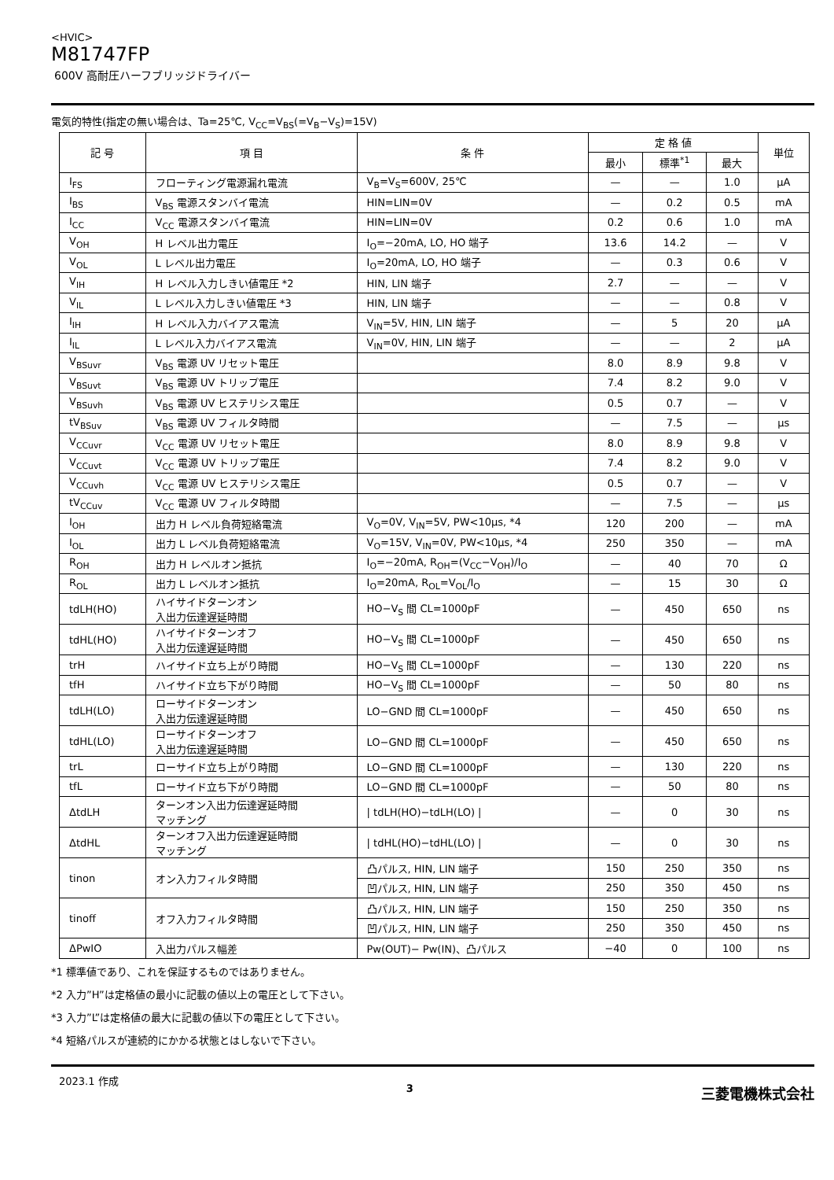<HVIC>
M81747FP
600V 高耐圧ハーフブリッジドライバー
電気的特性(指定の無い場合は、Ta=25℃, V<sub>CC</sub>=V<sub>BS</sub>(=V<sub>B</sub>−V<sub>S</sub>)=15V)
| 記 号 | 項 目 | 条 件 | 定 格 値 | | | 単位 |
| --- | --- | --- | --- | --- | --- | --- |
| | | | 最小 | 標準<sup>*1</sup> | 最大 | |
| I<sub>FS</sub> | フローティング電源漏れ電流 | V<sub>B</sub>=V<sub>S</sub>=600V, 25℃ | — | — | 1.0 | μA |
| I<sub>BS</sub> | V<sub>BS</sub> 電源スタンバイ電流 | HIN=LIN=0V | — | 0.2 | 0.5 | mA |
| I<sub>CC</sub> | V<sub>CC</sub> 電源スタンバイ電流 | HIN=LIN=0V | 0.2 | 0.6 | 1.0 | mA |
| V<sub>OH</sub> | H レベル出力電圧 | I<sub>O</sub>=−20mA, LO, HO 端子 | 13.6 | 14.2 | — | V |
| V<sub>OL</sub> | L レベル出力電圧 | I<sub>O</sub>=20mA, LO, HO 端子 | — | 0.3 | 0.6 | V |
| V<sub>IH</sub> | H レベル入力しきい値電圧 *2 | HIN, LIN 端子 | 2.7 | — | — | V |
| V<sub>IL</sub> | L レベル入力しきい値電圧 *3 | HIN, LIN 端子 | — | — | 0.8 | V |
| I<sub>IH</sub> | H レベル入力バイアス電流 | V<sub>IN</sub>=5V, HIN, LIN 端子 | — | 5 | 20 | μA |
| I<sub>IL</sub> | L レベル入力バイアス電流 | V<sub>IN</sub>=0V, HIN, LIN 端子 | — | — | 2 | μA |
| V<sub>BSuvr</sub> | V<sub>BS</sub> 電源 UV リセット電圧 | | 8.0 | 8.9 | 9.8 | V |
| V<sub>BSuvt</sub> | V<sub>BS</sub> 電源 UV トリップ電圧 | | 7.4 | 8.2 | 9.0 | V |
| V<sub>BSuvh</sub> | V<sub>BS</sub> 電源 UV ヒステリシス電圧 | | 0.5 | 0.7 | — | V |
| tV<sub>BSuv</sub> | V<sub>BS</sub> 電源 UV フィルタ時間 | | — | 7.5 | — | μs |
| V<sub>CCuvr</sub> | V<sub>CC</sub> 電源 UV リセット電圧 | | 8.0 | 8.9 | 9.8 | V |
| V<sub>CCuvt</sub> | V<sub>CC</sub> 電源 UV トリップ電圧 | | 7.4 | 8.2 | 9.0 | V |
| V<sub>CCuvh</sub> | V<sub>CC</sub> 電源 UV ヒステリシス電圧 | | 0.5 | 0.7 | — | V |
| tV<sub>CCuv</sub> | V<sub>CC</sub> 電源 UV フィルタ時間 | | — | 7.5 | — | μs |
| I<sub>OH</sub> | 出力 H レベル負荷短絡電流 | V<sub>O</sub>=0V, V<sub>IN</sub>=5V, PW<10μs, *4 | 120 | 200 | — | mA |
| I<sub>OL</sub> | 出力 L レベル負荷短絡電流 | V<sub>O</sub>=15V, V<sub>IN</sub>=0V, PW<10μs, *4 | 250 | 350 | — | mA |
| R<sub>OH</sub> | 出力 H レベルオン抵抗 | I<sub>O</sub>=−20mA, R<sub>OH</sub>=(V<sub>CC</sub>−V<sub>OH</sub>)/I<sub>O</sub> | — | 40 | 70 | Ω |
| R<sub>OL</sub> | 出力 L レベルオン抵抗 | I<sub>O</sub>=20mA, R<sub>OL</sub>=V<sub>OL</sub>/I<sub>O</sub> | — | 15 | 30 | Ω |
| tdLH(HO) | ハイサイドターンオン 入出力伝達遅延時間 | HO−V<sub>S</sub> 間 CL=1000pF | — | 450 | 650 | ns |
| tdHL(HO) | ハイサイドターンオフ 入出力伝達遅延時間 | HO−V<sub>S</sub> 間 CL=1000pF | — | 450 | 650 | ns |
| trH | ハイサイド立ち上がり時間 | HO−V<sub>S</sub> 間 CL=1000pF | — | 130 | 220 | ns |
| tfH | ハイサイド立ち下がり時間 | HO−V<sub>S</sub> 間 CL=1000pF | — | 50 | 80 | ns |
| tdLH(LO) | ローサイドターンオン 入出力伝達遅延時間 | LO−GND 間 CL=1000pF | — | 450 | 650 | ns |
| tdHL(LO) | ローサイドターンオフ 入出力伝達遅延時間 | LO−GND 間 CL=1000pF | — | 450 | 650 | ns |
| trL | ローサイド立ち上がり時間 | LO−GND 間 CL=1000pF | — | 130 | 220 | ns |
| tfL | ローサイド立ち下がり時間 | LO−GND 間 CL=1000pF | — | 50 | 80 | ns |
| ΔtdLH | ターンオン入出力伝達遅延時間 マッチング | / tdLH(HO)−tdLH(LO) / | — | 0 | 30 | ns |
| ΔtdHL | ターンオフ入出力伝達遅延時間 マッチング | / tdHL(HO)−tdHL(LO) / | — | 0 | 30 | ns |
| tinon | オン入力フィルタ時間 | 凸パルス, HIN, LIN 端子 | 150 | 250 | 350 | ns |
| | | 凹パルス, HIN, LIN 端子 | 250 | 350 | 450 | ns |
| tinoff | オフ入力フィルタ時間 | 凸パルス, HIN, LIN 端子 | 150 | 250 | 350 | ns |
| | | 凹パルス, HIN, LIN 端子 | 250 | 350 | 450 | ns |
| ΔPwIO | 入出力パルス幅差 | Pw(OUT)− Pw(IN)、凸パルス | −40 | 0 | 100 | ns |
*1 標準値であり、これを保証するものではありません。
*2 入力”H”は定格値の最小に記載の値以上の電圧として下さい。
*3 入力”L”は定格値の最大に記載の値以下の電圧として下さい。
*4 短絡パルスが連続的にかかる状態とはしないで下さい。
2023.1 作成 3 三菱電機株式会社